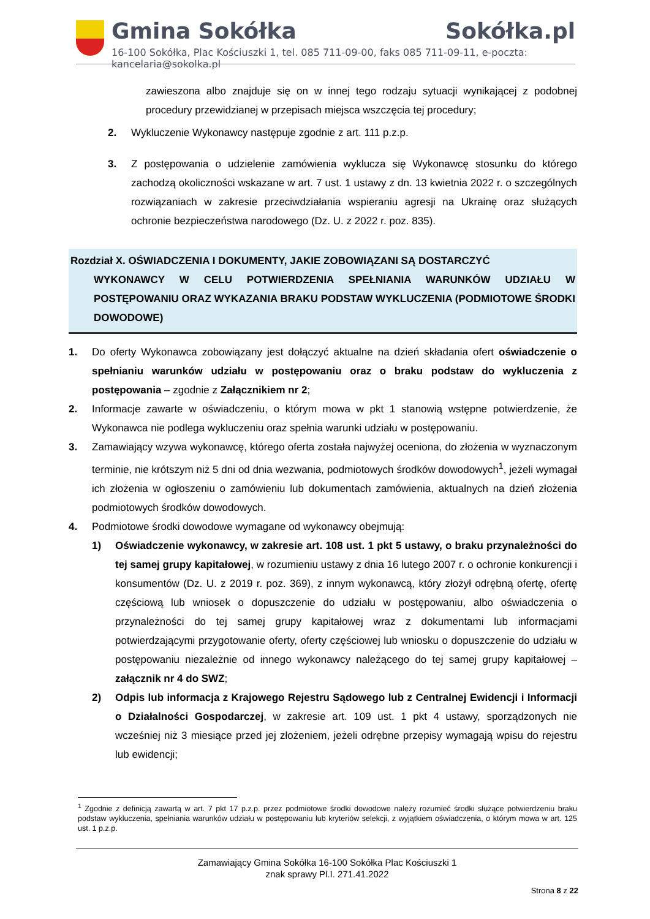Gmina Sokółka Sokółka.pl
16-100 Sokółka, Plac Kościuszki 1, tel. 085 711-09-00, faks 085 711-09-11, e-poczta: kancelaria@sokolka.pl
zawieszona albo znajduje się on w innej tego rodzaju sytuacji wynikającej z podobnej procedury przewidzianej w przepisach miejsca wszczęcia tej procedury;
2. Wykluczenie Wykonawcy następuje zgodnie z art. 111 p.z.p.
3. Z postępowania o udzielenie zamówienia wyklucza się Wykonawcę stosunku do którego zachodzą okoliczności wskazane w art. 7 ust. 1 ustawy z dn. 13 kwietnia 2022 r. o szczególnych rozwiązaniach w zakresie przeciwdziałania wspieraniu agresji na Ukrainę oraz służących ochronie bezpieczeństwa narodowego (Dz. U. z 2022 r. poz. 835).
Rozdział X. OŚWIADCZENIA I DOKUMENTY, JAKIE ZOBOWIĄZANI SĄ DOSTARCZYĆ
WYKONAWCY W CELU POTWIERDZENIA SPEŁNIANIA WARUNKÓW UDZIAŁU W POSTĘPOWANIU ORAZ WYKAZANIA BRAKU PODSTAW WYKLUCZENIA (PODMIOTOWE ŚRODKI DOWODOWE)
1. Do oferty Wykonawca zobowiązany jest dołączyć aktualne na dzień składania ofert oświadczenie o spełnianiu warunków udziału w postępowaniu oraz o braku podstaw do wykluczenia z postępowania – zgodnie z Załącznikiem nr 2;
2. Informacje zawarte w oświadczeniu, o którym mowa w pkt 1 stanowią wstępne potwierdzenie, że Wykonawca nie podlega wykluczeniu oraz spełnia warunki udziału w postępowaniu.
3. Zamawiający wzywa wykonawcę, którego oferta została najwyżej oceniona, do złożenia w wyznaczonym terminie, nie krótszym niż 5 dni od dnia wezwania, podmiotowych środków dowodowych<sup>1</sup>, jeżeli wymagał ich złożenia w ogłoszeniu o zamówieniu lub dokumentach zamówienia, aktualnych na dzień złożenia podmiotowych środków dowodowych.
4. Podmiotowe środki dowodowe wymagane od wykonawcy obejmują:
1) Oświadczenie wykonawcy, w zakresie art. 108 ust. 1 pkt 5 ustawy, o braku przynależności do tej samej grupy kapitałowej, w rozumieniu ustawy z dnia 16 lutego 2007 r. o ochronie konkurencji i konsumentów (Dz. U. z 2019 r. poz. 369), z innym wykonawcą, który złożył odrębną ofertę, ofertę częściową lub wniosek o dopuszczenie do udziału w postępowaniu, albo oświadczenia o przynależności do tej samej grupy kapitałowej wraz z dokumentami lub informacjami potwierdzającymi przygotowanie oferty, oferty częściowej lub wniosku o dopuszczenie do udziału w postępowaniu niezależnie od innego wykonawcy należącego do tej samej grupy kapitałowej – załącznik nr 4 do SWZ;
2) Odpis lub informacja z Krajowego Rejestru Sądowego lub z Centralnej Ewidencji i Informacji o Działalności Gospodarczej, w zakresie art. 109 ust. 1 pkt 4 ustawy, sporządzonych nie wcześniej niż 3 miesiące przed jej złożeniem, jeżeli odrębne przepisy wymagają wpisu do rejestru lub ewidencji;
<sup>1</sup> Zgodnie z definicją zawartą w art. 7 pkt 17 p.z.p. przez podmiotowe środki dowodowe należy rozumieć środki służące potwierdzeniu braku podstaw wykluczenia, spełniania warunków udziału w postępowaniu lub kryteriów selekcji, z wyjątkiem oświadczenia, o którym mowa w art. 125 ust. 1 p.z.p.
Zamawiający Gmina Sokółka 16-100 Sokółka Plac Kościuszki 1
znak sprawy Pl.I. 271.41.2022
Strona 8 z 22